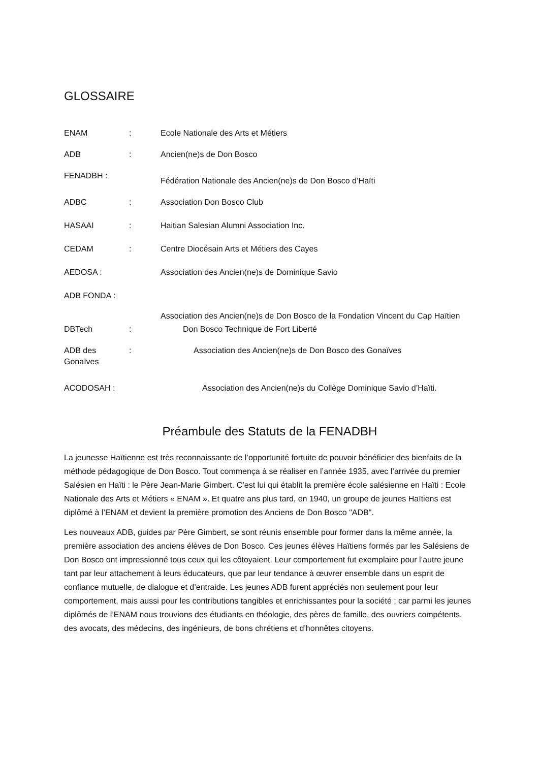GLOSSAIRE
ENAM : Ecole Nationale des Arts et Métiers
ADB : Ancien(ne)s de Don Bosco
FENADBH :
Fédération Nationale des Ancien(ne)s de Don Bosco d’Haïti
ADBC : Association Don Bosco Club
HASAAI : Haitian Salesian Alumni Association Inc.
CEDAM : Centre Diocésain Arts et Métiers des Cayes
AEDOSA : Association des Ancien(ne)s de Dominique Savio
ADB FONDA :
Association des Ancien(ne)s de Don Bosco de la Fondation Vincent du Cap Haïtien
DBTech : Don Bosco Technique de Fort Liberté
ADB des Gonaïves
: Association des Ancien(ne)s de Don Bosco des Gonaïves
ACODOSAH : Association des Ancien(ne)s du Collège Dominique Savio d’Haïti.
Préambule des Statuts de la FENADBH
La jeunesse Haïtienne est très reconnaissante de l’opportunité fortuite de pouvoir bénéficier des bienfaits de la méthode pédagogique de Don Bosco. Tout commença à se réaliser en l’année 1935, avec l’arrivée du premier Salésien en Haïti : le Père Jean-Marie Gimbert. C’est lui qui établit la première école salésienne en Haïti : Ecole Nationale des Arts et Métiers « ENAM ». Et quatre ans plus tard, en 1940, un groupe de jeunes Haïtiens est diplômé à l’ENAM et devient la première promotion des Anciens de Don Bosco "ADB".
Les nouveaux ADB, guides par Père Gimbert, se sont réunis ensemble pour former dans la même année, la première association des anciens élèves de Don Bosco. Ces jeunes élèves Haïtiens formés par les Salésiens de Don Bosco ont impressionné tous ceux qui les côtoyaient. Leur comportement fut exemplaire pour l’autre jeune tant par leur attachement à leurs éducateurs, que par leur tendance à œuvrer ensemble dans un esprit de confiance mutuelle, de dialogue et d’entraide. Les jeunes ADB furent appréciés non seulement pour leur comportement, mais aussi pour les contributions tangibles et enrichissantes pour la société ; car parmi les jeunes diplômés de l’ENAM nous trouvions des étudiants en théologie, des pères de famille, des ouvriers compétents, des avocats, des médecins, des ingénieurs, de bons chrétiens et d’honnêtes citoyens.